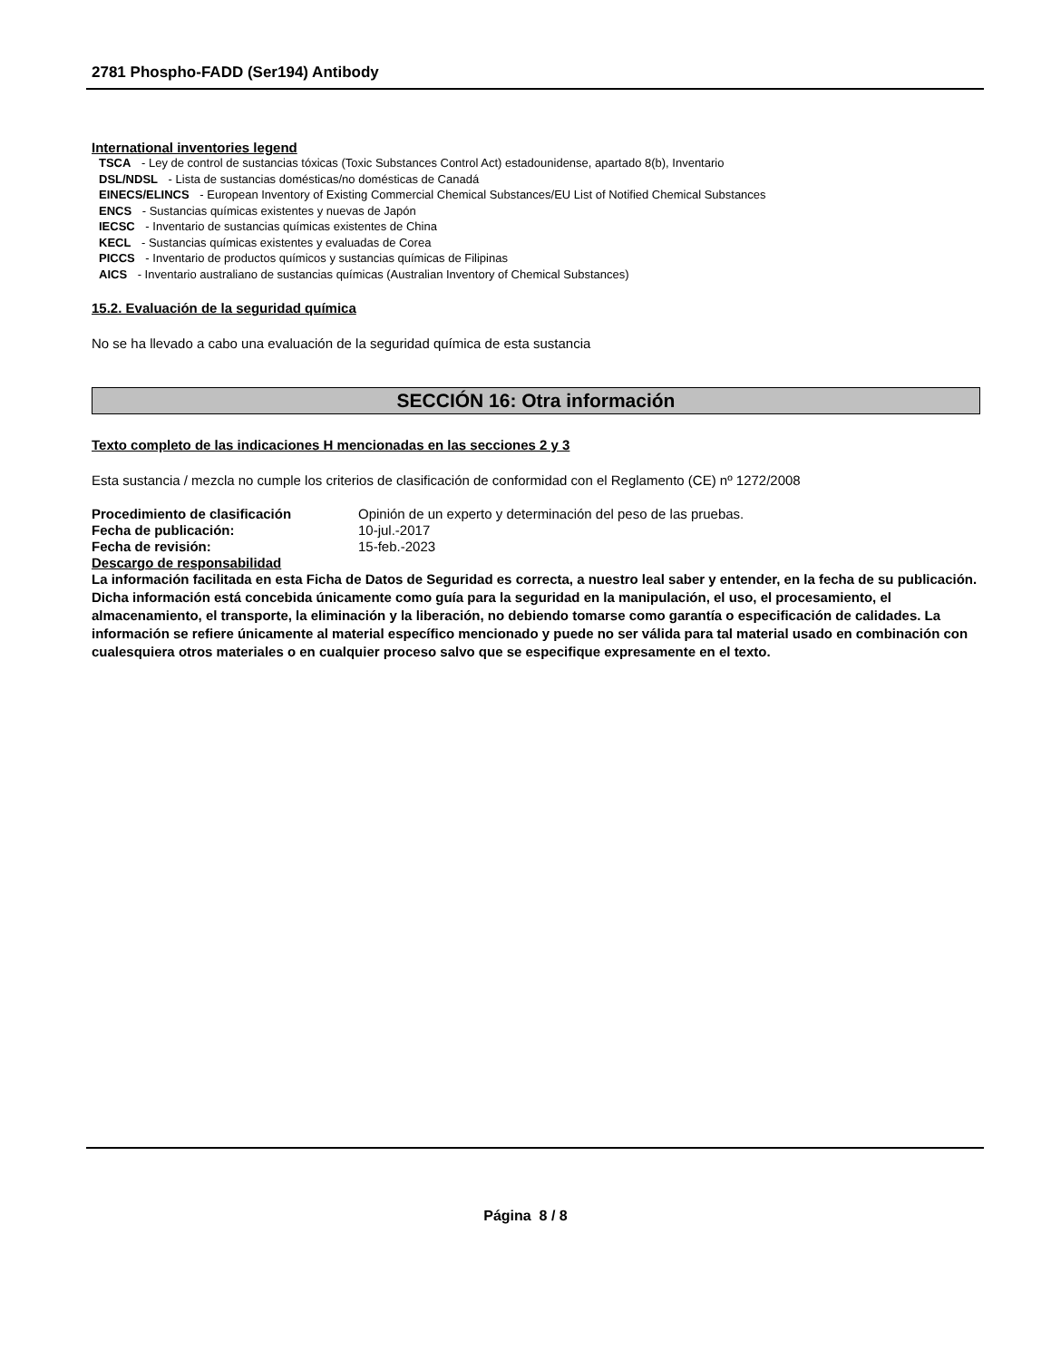2781 Phospho-FADD (Ser194) Antibody
International inventories legend
TSCA - Ley de control de sustancias tóxicas (Toxic Substances Control Act) estadounidense, apartado 8(b), Inventario
DSL/NDSL - Lista de sustancias domésticas/no domésticas de Canadá
EINECS/ELINCS - European Inventory of Existing Commercial Chemical Substances/EU List of Notified Chemical Substances
ENCS - Sustancias químicas existentes y nuevas de Japón
IECSC - Inventario de sustancias químicas existentes de China
KECL - Sustancias químicas existentes y evaluadas de Corea
PICCS - Inventario de productos químicos y sustancias químicas de Filipinas
AICS - Inventario australiano de sustancias químicas (Australian Inventory of Chemical Substances)
15.2. Evaluación de la seguridad química
No se ha llevado a cabo una evaluación de la seguridad química de esta sustancia
SECCIÓN 16: Otra información
Texto completo de las indicaciones H mencionadas en las secciones 2 y 3
Esta sustancia / mezcla no cumple los criterios de clasificación de conformidad con el Reglamento (CE) nº 1272/2008
Procedimiento de clasificación Opinión de un experto y determinación del peso de las pruebas.
Fecha de publicación: 10-jul.-2017
Fecha de revisión: 15-feb.-2023
Descargo de responsabilidad
La información facilitada en esta Ficha de Datos de Seguridad es correcta, a nuestro leal saber y entender, en la fecha de su publicación. Dicha información está concebida únicamente como guía para la seguridad en la manipulación, el uso, el procesamiento, el almacenamiento, el transporte, la eliminación y la liberación, no debiendo tomarse como garantía o especificación de calidades. La información se refiere únicamente al material específico mencionado y puede no ser válida para tal material usado en combinación con cualesquiera otros materiales o en cualquier proceso salvo que se especifique expresamente en el texto.
Página 8 / 8